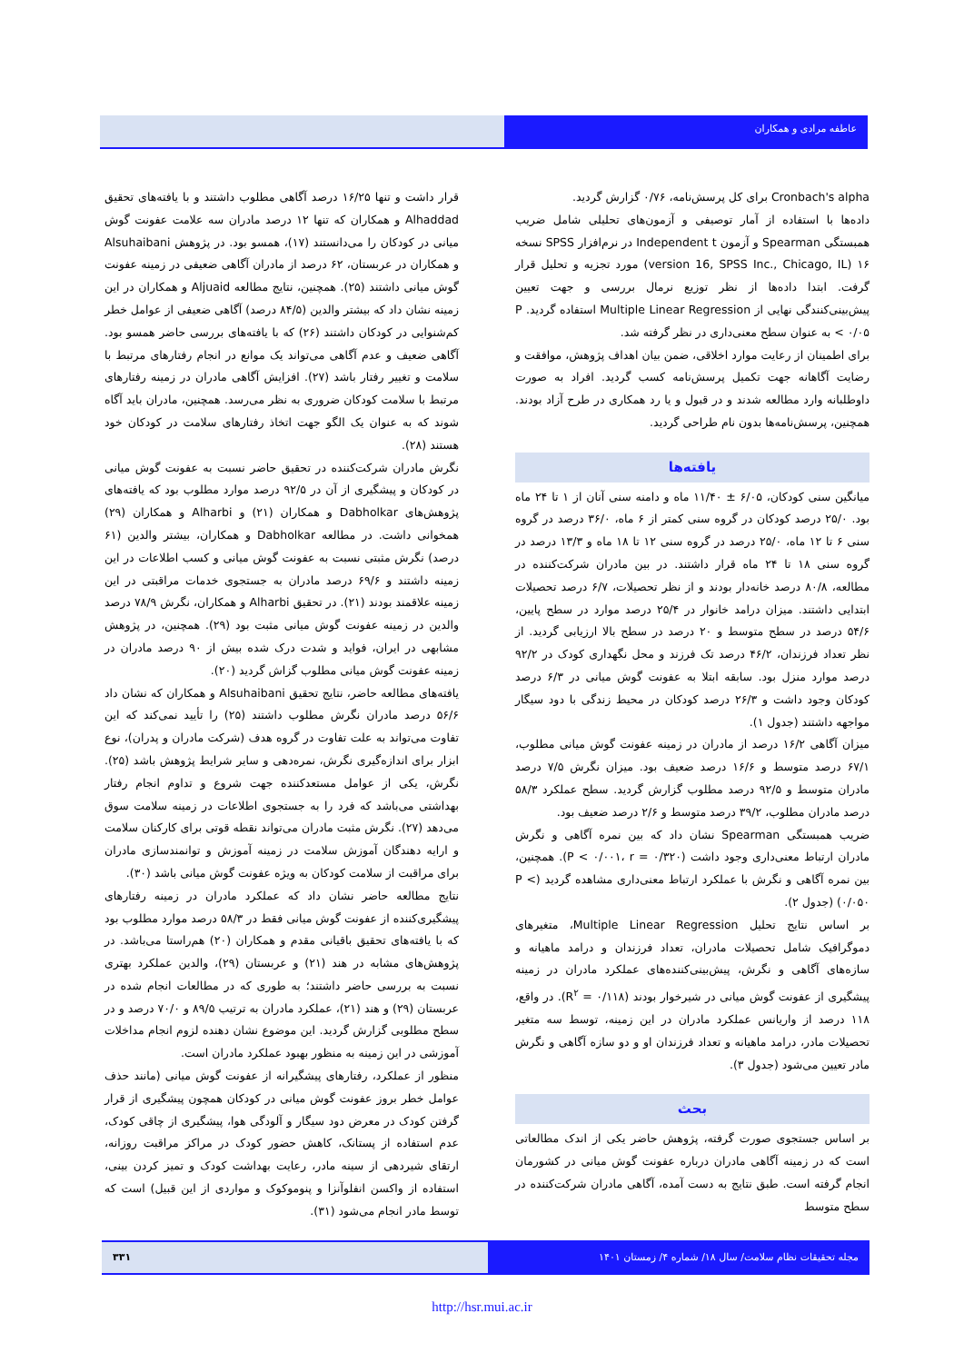عاطفه مرادی و همکاران
Cronbach's alpha برای کل پرسش‌نامه، ۰/۷۶ گزارش گردید.
داده‌ها با استفاده از آمار توصیفی و آزمون‌های تحلیلی شامل ضریب همبستگی Spearman و آزمون Independent t در نرم‌افزار SPSS نسخه ۱۶ (version 16, SPSS Inc., Chicago, IL) مورد تجزیه و تحلیل قرار گرفت. ابتدا داده‌ها از نظر توزیع نرمال بررسی و جهت تعیین پیش‌بینی‌کنندگی نهایی از Multiple Linear Regression استفاده گردید. P < ۰/۰۵ به عنوان سطح معنی‌داری در نظر گرفته شد.
برای اطمینان از رعایت موارد اخلاقی، ضمن بیان اهداف پژوهش، موافقت و رضایت آگاهانه جهت تکمیل پرسش‌نامه کسب گردید. افراد به صورت داوطلبانه وارد مطالعه شدند و در قبول و یا رد همکاری در طرح آزاد بودند. همچنین، پرسش‌نامه‌ها بدون نام طراحی گردید.
یافته‌ها
میانگین سنی کودکان، ۶/۰۵ ± ۱۱/۴۰ ماه و دامنه سنی آنان از ۱ تا ۲۴ ماه بود. ۲۵/۰ درصد کودکان در گروه سنی کمتر از ۶ ماه، ۳۶/۰ درصد در گروه سنی ۶ تا ۱۲ ماه، ۲۵/۰ درصد در گروه سنی ۱۲ تا ۱۸ ماه و ۱۳/۳ درصد در گروه سنی ۱۸ تا ۲۴ ماه قرار داشتند. در بین مادران شرکت‌کننده در مطالعه، ۸۰/۸ درصد خانه‌دار بودند و از نظر تحصیلات، ۶/۷ درصد تحصیلات ابتدایی داشتند. میزان درامد خانوار در ۲۵/۴ درصد موارد در سطح پایین، ۵۴/۶ درصد در سطح متوسط و ۲۰ درصد در سطح بالا ارزیابی گردید. از نظر تعداد فرزندان، ۴۶/۲ درصد تک فرزند و محل نگهداری کودک در ۹۲/۲ درصد موارد منزل بود. سابقه ابتلا به عفونت گوش میانی در ۶/۳ درصد کودکان وجود داشت و ۲۶/۳ درصد کودکان در محیط زندگی با دود سیگار مواجهه داشتند (جدول ۱).
میزان آگاهی ۱۶/۲ درصد از مادران در زمینه عفونت گوش میانی مطلوب، ۶۷/۱ درصد متوسط و ۱۶/۶ درصد ضعیف بود. میزان نگرش ۷/۵ درصد مادران متوسط و ۹۲/۵ درصد مطلوب گزارش گردید. سطح عملکرد ۵۸/۳ درصد مادران مطلوب، ۳۹/۲ درصد متوسط و ۲/۶ درصد ضعیف بود.
ضریب همبستگی Spearman نشان داد که بین نمره آگاهی و نگرش مادران ارتباط معنی‌داری وجود داشت (P < ۰/۰۰۱، r = ۰/۳۲۰). همچنین، بین نمره آگاهی و نگرش با عملکرد ارتباط معنی‌داری مشاهده گردید (P < ۰/۰۵۰) (جدول ۲).
بر اساس نتایج تحلیل Multiple Linear Regression، متغیرهای دموگرافیک شامل تحصیلات مادران، تعداد فرزندان و درامد ماهیانه و سازه‌های آگاهی و نگرش، پیش‌بینی‌کننده‌های عملکرد مادران در زمینه پیشگیری از عفونت گوش میانی در شیرخوار بودند (R<sup>۲</sup> = ۰/۱۱۸). در واقع، ۱۱۸ درصد از واریانس عملکرد مادران در این زمینه، توسط سه متغیر تحصیلات مادر، درامد ماهیانه و تعداد فرزندان او و دو سازه آگاهی و نگرش مادر تعیین می‌شود (جدول ۳).
بحث
بر اساس جستجوی صورت گرفته، پژوهش حاضر یکی از اندک مطالعاتی است که در زمینه آگاهی مادران درباره عفونت گوش میانی در کشورمان انجام گرفته است. طبق نتایج به دست آمده، آگاهی مادران شرکت‌کننده در سطح متوسط
قرار داشت و تنها ۱۶/۲۵ درصد آگاهی مطلوب داشتند و با یافته‌های تحقیق Alhaddad و همکاران که تنها ۱۲ درصد مادران سه علامت عفونت گوش میانی در کودکان را می‌دانستند (۱۷)، همسو بود. در پژوهش Alsuhaibani و همکاران در عربستان، ۶۲ درصد از مادران آگاهی ضعیفی در زمینه عفونت گوش میانی داشتند (۲۵). همچنین، نتایج مطالعه Aljuaid و همکاران در این زمینه نشان داد که بیشتر والدین (۸۴/۵ درصد) آگاهی ضعیفی از عوامل خطر کم‌شنوایی در کودکان داشتند (۲۶) که با یافته‌های بررسی حاضر همسو بود. آگاهی ضعیف و عدم آگاهی می‌تواند یک موانع در انجام رفتارهای مرتبط با سلامت و تغییر رفتار باشد (۲۷). افزایش آگاهی مادران در زمینه رفتارهای مرتبط با سلامت کودکان ضروری به نظر می‌رسد. همچنین، مادران باید آگاه شوند که به عنوان یک الگو جهت اتخاذ رفتارهای سلامت در کودکان خود هستند (۲۸).
نگرش مادران شرکت‌کننده در تحقیق حاضر نسبت به عفونت گوش میانی در کودکان و پیشگیری از آن در ۹۲/۵ درصد موارد مطلوب بود که یافته‌های پژوهش‌های Dabholkar و همکاران (۲۱) و Alharbi و همکاران (۲۹) همخوانی داشت. در مطالعه Dabholkar و همکاران، بیشتر والدین (۶۱ درصد) نگرش مثبتی نسبت به عفونت گوش میانی و کسب اطلاعات در این زمینه داشتند و ۶۹/۶ درصد مادران به جستجوی خدمات مراقبتی در این زمینه علاقمند بودند (۲۱). در تحقیق Alharbi و همکاران، نگرش ۷۸/۹ درصد والدین در زمینه عفونت گوش میانی مثبت بود (۲۹). همچنین، در پژوهش مشابهی در ایران، فواید و شدت درک شده بیش از ۹۰ درصد مادران در زمینه عفونت گوش میانی مطلوب گزاش گردید (۲۰).
یافته‌های مطالعه حاضر، نتایج تحقیق Alsuhaibani و همکاران که نشان داد ۵۶/۶ درصد مادران نگرش مطلوب داشتند (۲۵) را تأیید نمی‌کند که این تفاوت می‌تواند به علت تفاوت در گروه هدف (شرکت مادران و پدران)، نوع ابزار برای اندازه‌گیری نگرش، نمره‌دهی و سایر شرایط پژوهش باشد (۲۵). نگرش، یکی از عوامل مستعدکننده جهت شروع و تداوم انجام رفتار بهداشتی می‌باشد که فرد را به جستجوی اطلاعات در زمینه سلامت سوق می‌دهد (۲۷). نگرش مثبت مادران می‌تواند نقطه قوتی برای کارکنان سلامت و ارایه دهندگان آموزش سلامت در زمینه آموزش و توانمندسازی مادران برای مراقبت از سلامت کودکان به ویژه عفونت گوش میانی باشد (۳۰).
نتایج مطالعه حاضر نشان داد که عملکرد مادران در زمینه رفتارهای پیشگیری‌کننده از عفونت گوش میانی فقط در ۵۸/۳ درصد موارد مطلوب بود که با یافته‌های تحقیق باقیانی مقدم و همکاران (۲۰) هم‌راستا می‌باشد. در پژوهش‌های مشابه در هند (۲۱) و عربستان (۲۹)، والدین عملکرد بهتری نسبت به بررسی حاضر داشتند؛ به طوری که در مطالعات انجام شده در عربستان (۲۹) و هند (۲۱)، عملکرد مادران به ترتیب ۸۹/۵ و ۷۰/۰ درصد و در سطح مطلوبی گزارش گردید. این موضوع نشان دهنده لزوم انجام مداخلات آموزشی در این زمینه به منظور بهبود عملکرد مادران است.
منظور از عملکرد، رفتارهای پیشگیرانه از عفونت گوش میانی (مانند حذف عوامل خطر بروز عفونت گوش میانی در کودکان همچون پیشگیری از قرار گرفتن کودک در معرض دود سیگار و آلودگی هوا، پیشگیری از چاقی کودک، عدم استفاده از پستانک، کاهش حضور کودک در مراکز مراقبت روزانه، ارتقای شیردهی از سینه مادر، رعایت بهداشت کودک و تمیز کردن بینی، استفاده از واکسن انفلوآنزا و پنوموکوک و مواردی از این قبیل) است که توسط مادر انجام می‌شود (۳۱).
مجله تحقیقات نظام سلامت/ سال ۱۸/ شماره ۴/ زمستان ۱۴۰۱ ۳۳۱
http://hsr.mui.ac.ir